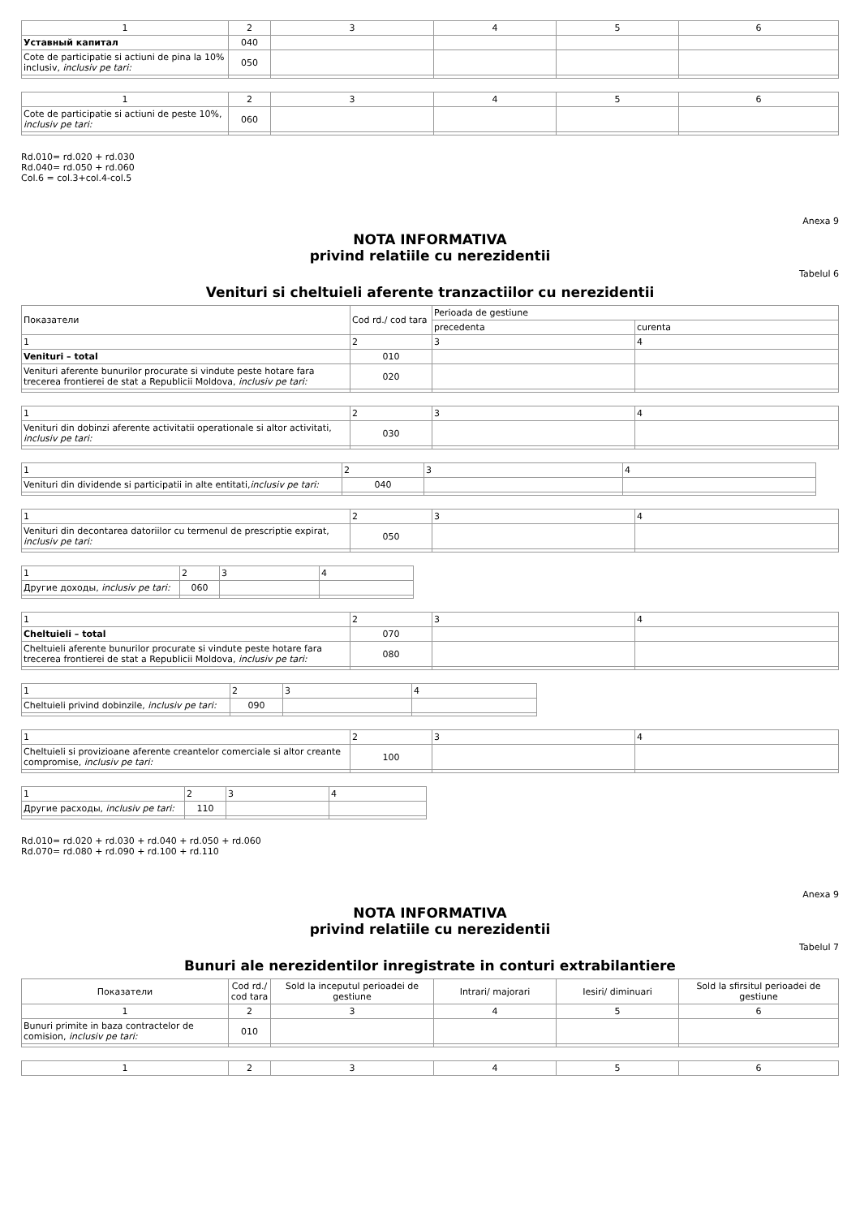| 1 | 2 | 3 | 4 | 5 | 6 |
| Уставный капитал | 040 | | | | |
| Cote de participatie si actiuni de pina la 10% inclusiv, inclusiv pe tari: | 050 | | | | |
| 1 | 2 | 3 | 4 | 5 | 6 |
| Cote de participatie si actiuni de peste 10%, inclusiv pe tari: | 060 | | | | |
Rd.010= rd.020 + rd.030
Rd.040= rd.050 + rd.060
Col.6 = col.3+col.4-col.5
Anexa 9
NOTA INFORMATIVA
privind relatiile cu nerezidentii
Tabelul 6
Venituri si cheltuieli aferente tranzactiilor cu nerezidentii
| Показатели | Cod rd./ cod tara | Perioada de gestiune | |
| | | precedenta | curenta |
| 1 | 2 | 3 | 4 |
| Venituri – total | 010 | | |
| Venituri aferente bunurilor procurate si vindute peste hotare fara trecerea frontierei de stat a Republicii Moldova, inclusiv pe tari: | 020 | | |
| 1 | 2 | 3 | 4 |
| Venituri din dobinzi aferente activitatii operationale si altor activitati, inclusiv pe tari: | 030 | | |
| 1 | 2 | 3 | 4 |
| Venituri din dividende si participatii in alte entitati, inclusiv pe tari: | 040 | | |
| 1 | 2 | 3 | 4 |
| Venituri din decontarea datoriilor cu termenul de prescriptie expirat, inclusiv pe tari: | 050 | | |
| 1 | 2 | 3 | 4 |
| Другие доходы, inclusiv pe tari: | 060 | | |
| 1 | 2 | 3 | 4 |
| Cheltuieli – total | 070 | | |
| Cheltuieli aferente bunurilor procurate si vindute peste hotare fara trecerea frontierei de stat a Republicii Moldova, inclusiv pe tari: | 080 | | |
| 1 | 2 | 3 | 4 |
| Cheltuieli privind dobinzile, inclusiv pe tari: | 090 | | |
| 1 | 2 | 3 | 4 |
| Cheltuieli si provizioane aferente creantelor comerciale si altor creante compromise, inclusiv pe tari: | 100 | | |
| 1 | 2 | 3 | 4 |
| Другие расходы, inclusiv pe tari: | 110 | | |
Rd.010= rd.020 + rd.030 + rd.040 + rd.050 + rd.060
Rd.070= rd.080 + rd.090 + rd.100 + rd.110
Anexa 9
NOTA INFORMATIVA
privind relatiile cu nerezidentii
Tabelul 7
Bunuri ale nerezidentilor inregistrate in conturi extrabilantiere
| Показатели | Cod rd./ cod tara | Sold la inceputul perioadei de gestiune | Intrari/ majorari | Iesiri/ diminuari | Sold la sfirsitul perioadei de gestiune |
| 1 | 2 | 3 | 4 | 5 | 6 |
| Bunuri primite in baza contractelor de comision, inclusiv pe tari: | 010 | | | | |
| 1 | 2 | 3 | 4 | 5 | 6 |